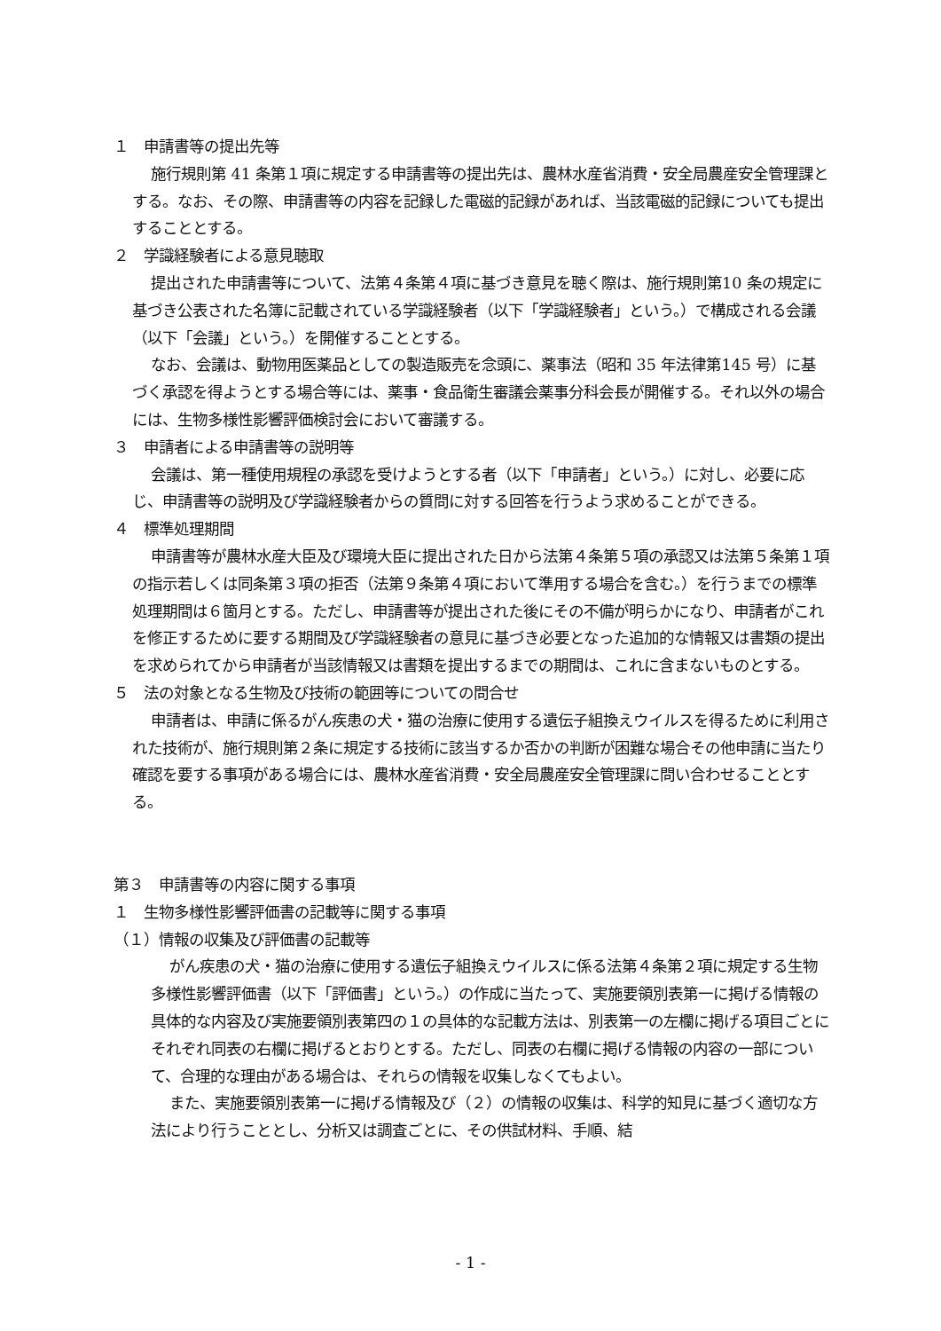１　申請書等の提出先等
施行規則第 41 条第１項に規定する申請書等の提出先は、農林水産省消費・安全局農産安全管理課とする。なお、その際、申請書等の内容を記録した電磁的記録があれば、当該電磁的記録についても提出することとする。
２　学識経験者による意見聴取
提出された申請書等について、法第４条第４項に基づき意見を聴く際は、施行規則第10 条の規定に基づき公表された名簿に記載されている学識経験者（以下「学識経験者」という。）で構成される会議（以下「会議」という。）を開催することとする。
なお、会議は、動物用医薬品としての製造販売を念頭に、薬事法（昭和 35 年法律第145 号）に基づく承認を得ようとする場合等には、薬事・食品衛生審議会薬事分科会長が開催する。それ以外の場合には、生物多様性影響評価検討会において審議する。
３　申請者による申請書等の説明等
会議は、第一種使用規程の承認を受けようとする者（以下「申請者」という。）に対し、必要に応じ、申請書等の説明及び学識経験者からの質問に対する回答を行うよう求めることができる。
４　標準処理期間
申請書等が農林水産大臣及び環境大臣に提出された日から法第４条第５項の承認又は法第５条第１項の指示若しくは同条第３項の拒否（法第９条第４項において準用する場合を含む。）を行うまでの標準処理期間は６箇月とする。ただし、申請書等が提出された後にその不備が明らかになり、申請者がこれを修正するために要する期間及び学識経験者の意見に基づき必要となった追加的な情報又は書類の提出を求められてから申請者が当該情報又は書類を提出するまでの期間は、これに含まないものとする。
５　法の対象となる生物及び技術の範囲等についての問合せ
申請者は、申請に係るがん疾患の犬・猫の治療に使用する遺伝子組換えウイルスを得るために利用された技術が、施行規則第２条に規定する技術に該当するか否かの判断が困難な場合その他申請に当たり確認を要する事項がある場合には、農林水産省消費・安全局農産安全管理課に問い合わせることとする。
第３　申請書等の内容に関する事項
１　生物多様性影響評価書の記載等に関する事項
（１）情報の収集及び評価書の記載等
がん疾患の犬・猫の治療に使用する遺伝子組換えウイルスに係る法第４条第２項に規定する生物多様性影響評価書（以下「評価書」という。）の作成に当たって、実施要領別表第一に掲げる情報の具体的な内容及び実施要領別表第四の１の具体的な記載方法は、別表第一の左欄に掲げる項目ごとにそれぞれ同表の右欄に掲げるとおりとする。ただし、同表の右欄に掲げる情報の内容の一部について、合理的な理由がある場合は、それらの情報を収集しなくてもよい。
また、実施要領別表第一に掲げる情報及び（２）の情報の収集は、科学的知見に基づく適切な方法により行うこととし、分析又は調査ごとに、その供試材料、手順、結
- 1 -